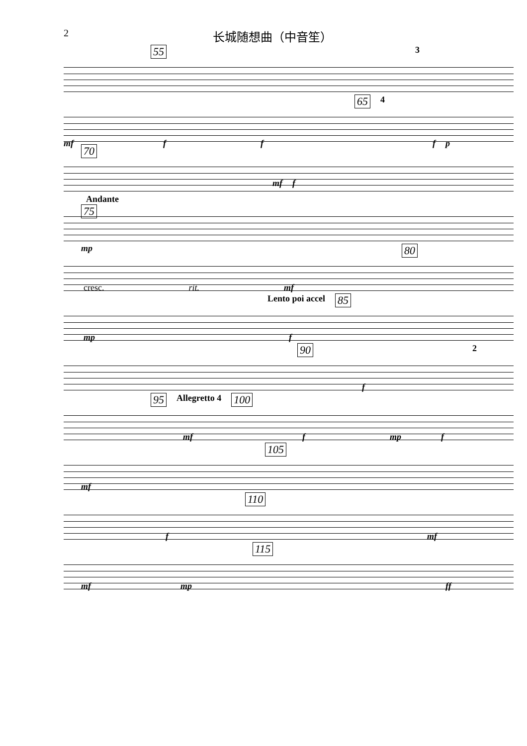2
长城随想曲（中音笙）
55 3
65 4
mf fffp
70
mf f
Andante
75
mp
80
cresc. rit. mf
Lento poi accel 85
mp f
90 2
f
95 Allegretto 4 100
mf f mp f
105
mf
110
f mf
115
mf mp ff